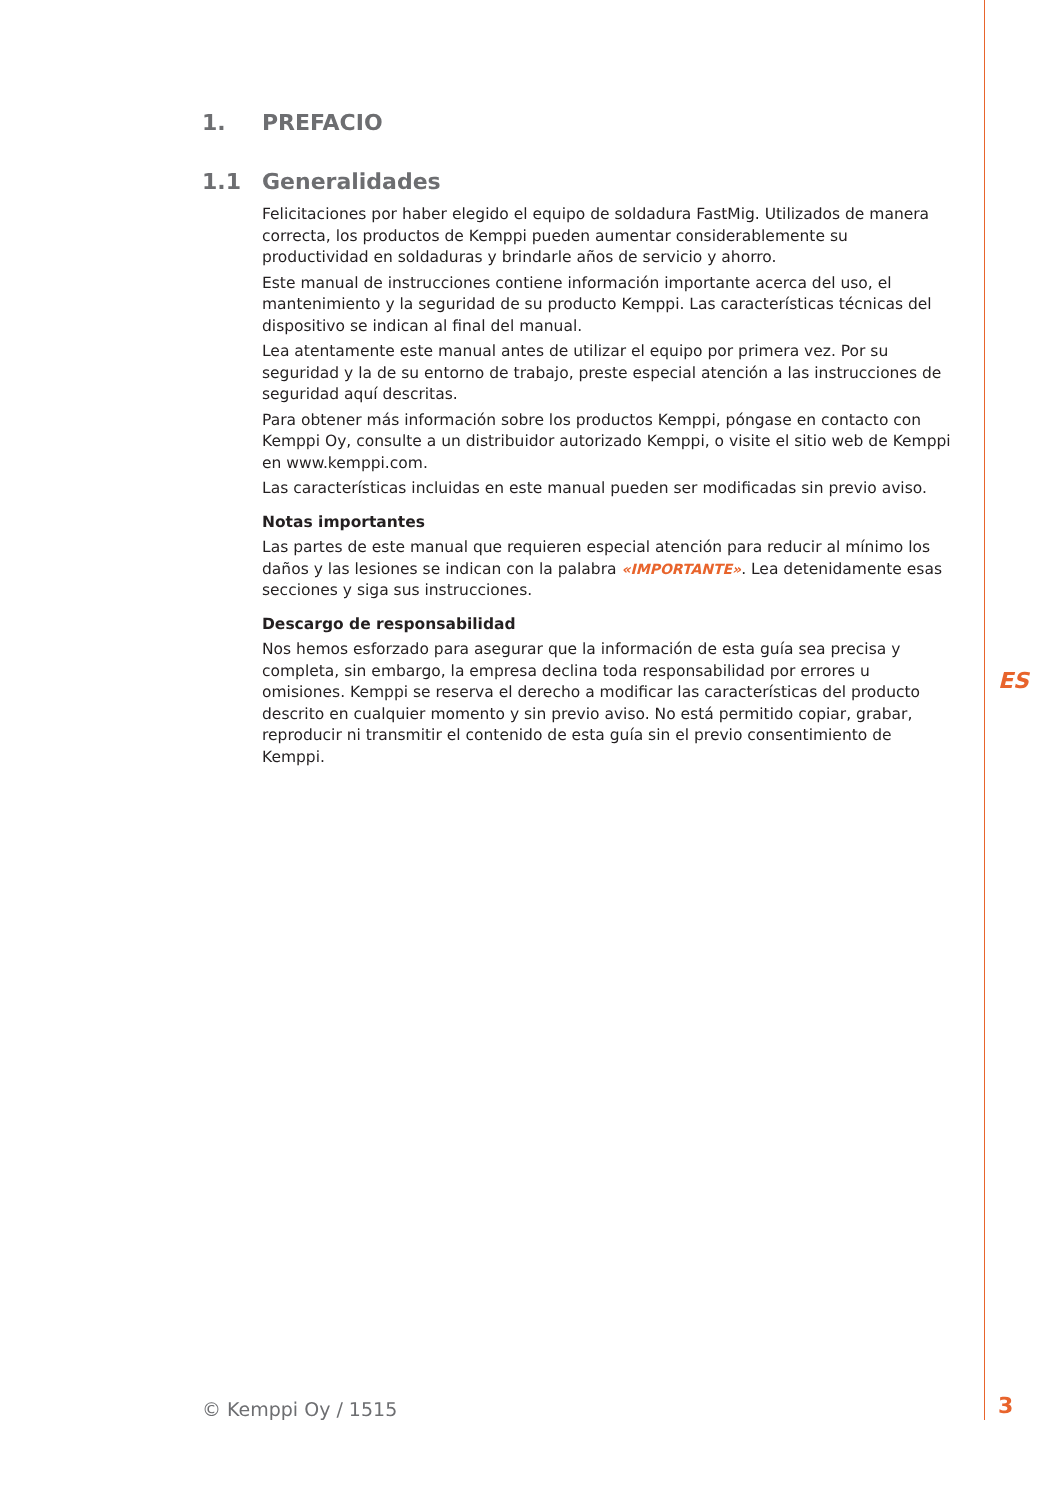1. PREFACIO
1.1 Generalidades
Felicitaciones por haber elegido el equipo de soldadura FastMig. Utilizados de manera correcta, los productos de Kemppi pueden aumentar considerablemente su productividad en soldaduras y brindarle años de servicio y ahorro.
Este manual de instrucciones contiene información importante acerca del uso, el mantenimiento y la seguridad de su producto Kemppi. Las características técnicas del dispositivo se indican al final del manual.
Lea atentamente este manual antes de utilizar el equipo por primera vez. Por su seguridad y la de su entorno de trabajo, preste especial atención a las instrucciones de seguridad aquí descritas.
Para obtener más información sobre los productos Kemppi, póngase en contacto con Kemppi Oy, consulte a un distribuidor autorizado Kemppi, o visite el sitio web de Kemppi en www.kemppi.com.
Las características incluidas en este manual pueden ser modificadas sin previo aviso.
Notas importantes
Las partes de este manual que requieren especial atención para reducir al mínimo los daños y las lesiones se indican con la palabra «IMPORTANTE». Lea detenidamente esas secciones y siga sus instrucciones.
Descargo de responsabilidad
Nos hemos esforzado para asegurar que la información de esta guía sea precisa y completa, sin embargo, la empresa declina toda responsabilidad por errores u omisiones. Kemppi se reserva el derecho a modificar las características del producto descrito en cualquier momento y sin previo aviso. No está permitido copiar, grabar, reproducir ni transmitir el contenido de esta guía sin el previo consentimiento de Kemppi.
ES
© Kemppi Oy / 1515 3